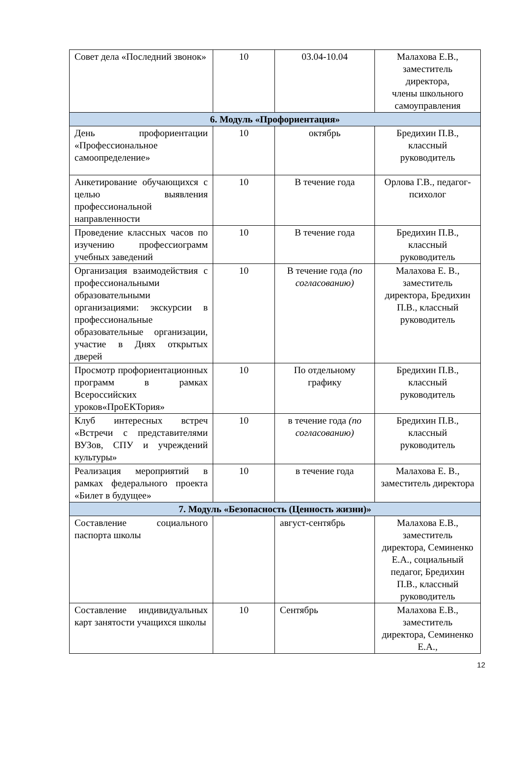| Совет дела «Последний звонок» | 10 | 03.04-10.04 | Малахова Е.В., заместитель директора, члены школьного самоуправления |
| 6. Модуль «Профориентация» | | | |
| День профориентации «Профессиональное самоопределение» | 10 | октябрь | Бредихин П.В., классный руководитель |
| Анкетирование обучающихся с целью выявления профессиональной направленности | 10 | В течение года | Орлова Г.В., педагог-психолог |
| Проведение классных часов по изучению профессиограмм учебных заведений | 10 | В течение года | Бредихин П.В., классный руководитель |
| Организация взаимодействия с профессиональными образовательными организациями: экскурсии в профессиональные образовательные организации, участие в Днях открытых дверей | 10 | В течение года (по согласованию) | Малахова Е. В., заместитель директора, Бредихин П.В., классный руководитель |
| Просмотр профориентационных программ в рамках Всероссийских уроков«ПроЕКТория» | 10 | По отдельному графику | Бредихин П.В., классный руководитель |
| Клуб интересных встреч «Встречи с представителями ВУЗов, СПУ и учреждений культуры» | 10 | в течение года (по согласованию) | Бредихин П.В., классный руководитель |
| Реализация мероприятий в рамках федерального проекта «Билет в будущее» | 10 | в течение года | Малахова Е. В., заместитель директора |
| 7. Модуль «Безопасность (Ценность жизни)» | | | |
| Составление социального паспорта школы | | август-сентябрь | Малахова Е.В., заместитель директора, Семиненко Е.А., социальный педагог, Бредихин П.В., классный руководитель |
| Составление индивидуальных карт занятости учащихся школы | 10 | Сентябрь | Малахова Е.В., заместитель директора, Семиненко Е.А., |
12